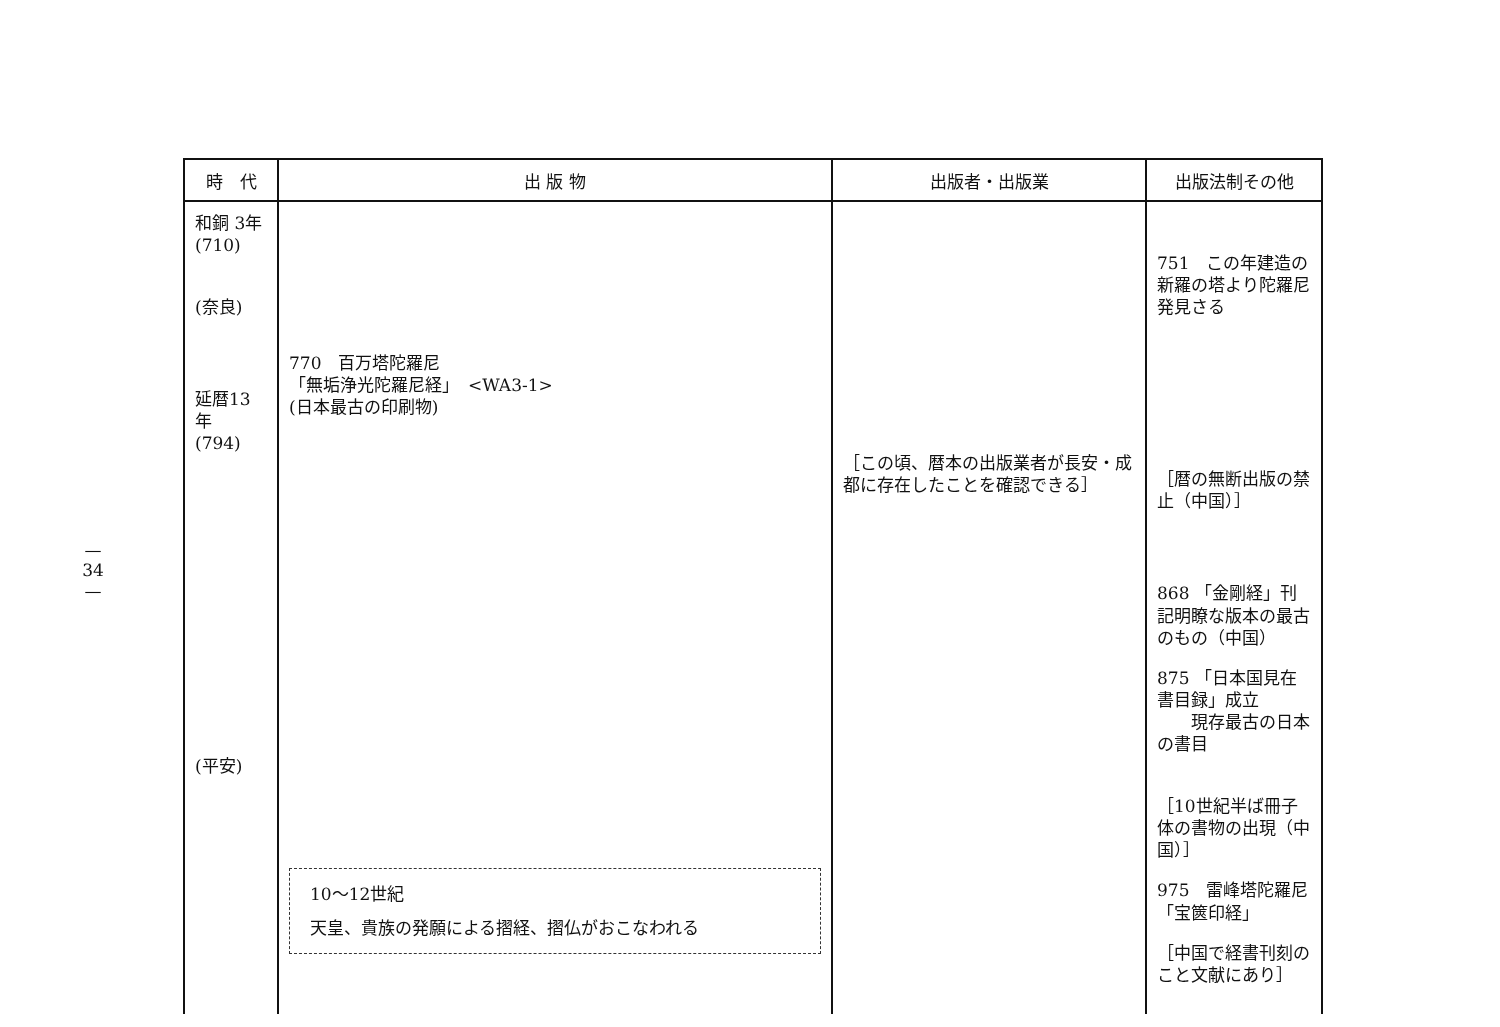—
34
—
| 時 代 | 出 版 物 | 出版者・出版業 | 出版法制その他 |
| --- | --- | --- | --- |
| 和銅 3年 (710) (奈良) 延暦13年 (794) (平安) | 770 百万塔陀羅尼 「無垢浄光陀羅尼経」 <WA3-1> (日本最古の印刷物) 10〜12世紀 天皇、貴族の発願による摺経、摺仏がおこなわれる | ［この頃、暦本の出版業者が長安・成都に存在したことを確認できる］ | 751 この年建造の新羅の塔より陀羅尼発見さる ［暦の無断出版の禁止（中国）］ 868 「金剛経」刊記明瞭な版本の最古のもの（中国） 875 「日本国見在書目録」成立 現存最古の日本の書目 ［10世紀半ば冊子体の書物の出現（中国）］ 975 雷峰塔陀羅尼「宝篋印経」 ［中国で経書刊刻のこと文献にあり］ |